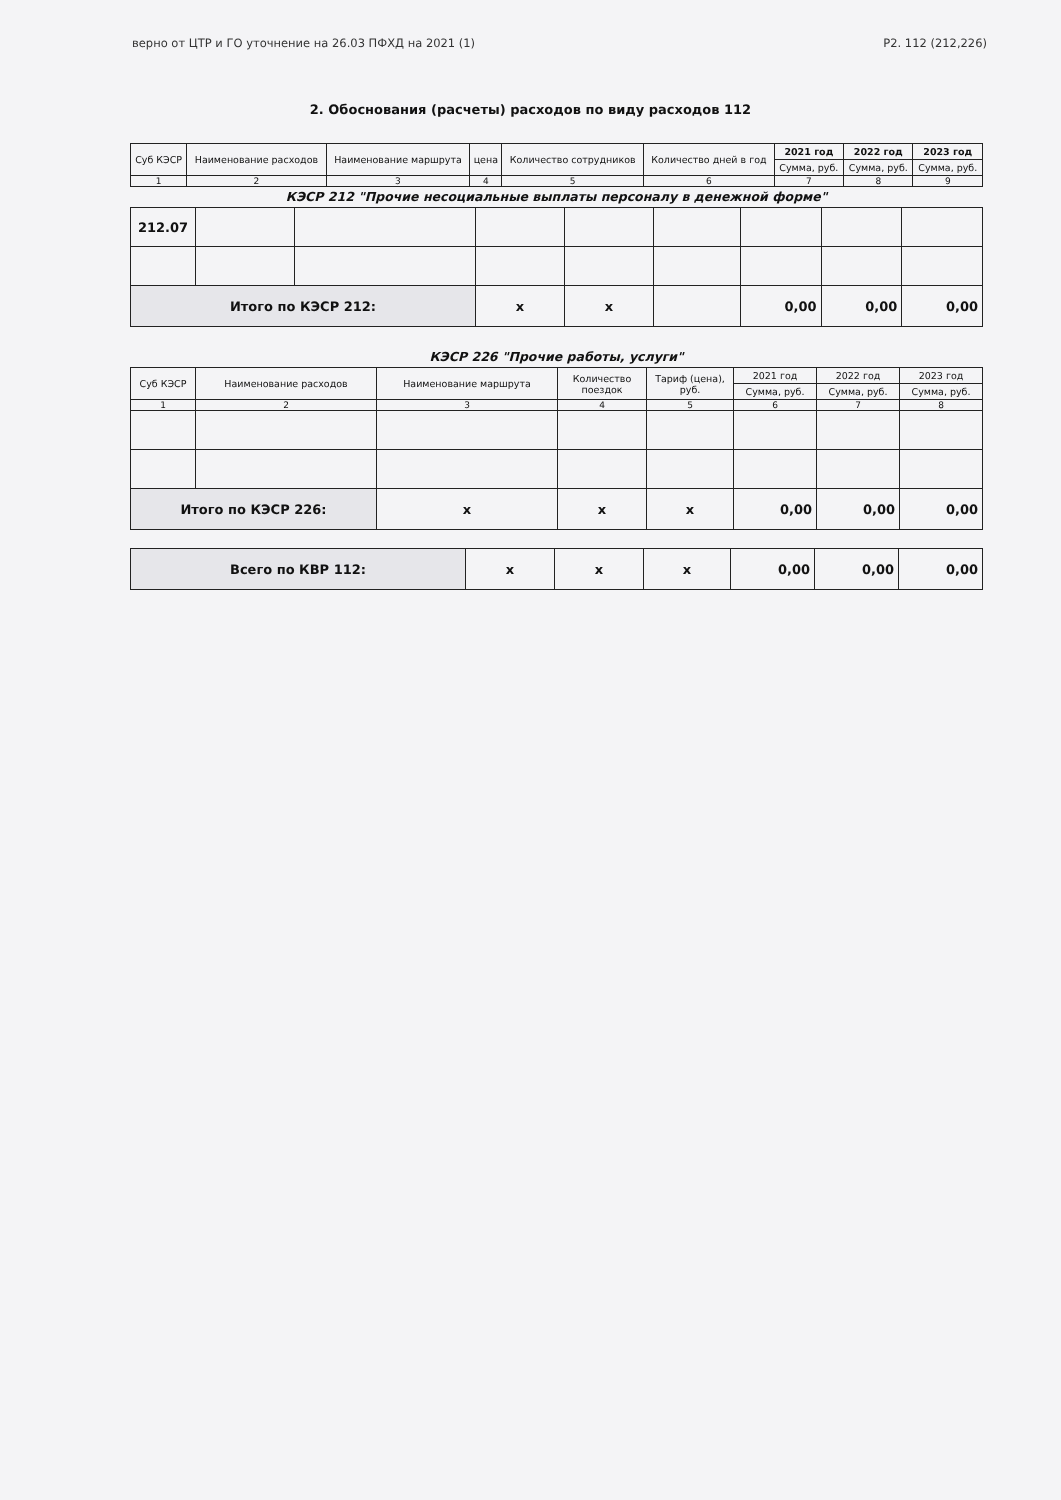верно от ЦТР и ГО уточнение на 26.03 ПФХД на 2021 (1) Р2. 112 (212,226)
2. Обоснования (расчеты) расходов по виду расходов 112
| Суб КЭСР | Наименование расходов | Наименование маршрута | цена | Количество сотрудников | Количество дней в год | 2021 год | 2022 год | 2023 год |
| --- | --- | --- | --- | --- | --- | --- | --- | --- |
| | | | | | | Сумма, руб. | Сумма, руб. | Сумма, руб. |
| 1 | 2 | 3 | 4 | 5 | 6 | 7 | 8 | 9 |
КЭСР 212 "Прочие несоциальные выплаты персоналу в денежной форме"
| 212.07 | | | | | | | | |
| Итого по КЭСР 212: | | | x | x | | 0,00 | 0,00 | 0,00 |
КЭСР 226 "Прочие работы, услуги"
| Суб КЭСР | Наименование расходов | Наименование маршрута | Количество поездок | Тариф (цена), руб. | 2021 год | 2022 год | 2023 год |
| --- | --- | --- | --- | --- | --- | --- | --- |
| | | | | | Сумма, руб. | Сумма, руб. | Сумма, руб. |
| 1 | 2 | 3 | 4 | 5 | 6 | 7 | 8 |
| Итого по КЭСР 226: | | x | x | x | 0,00 | 0,00 | 0,00 |
| Всего по КВР 112: | x | x | x | 0,00 | 0,00 | 0,00 |